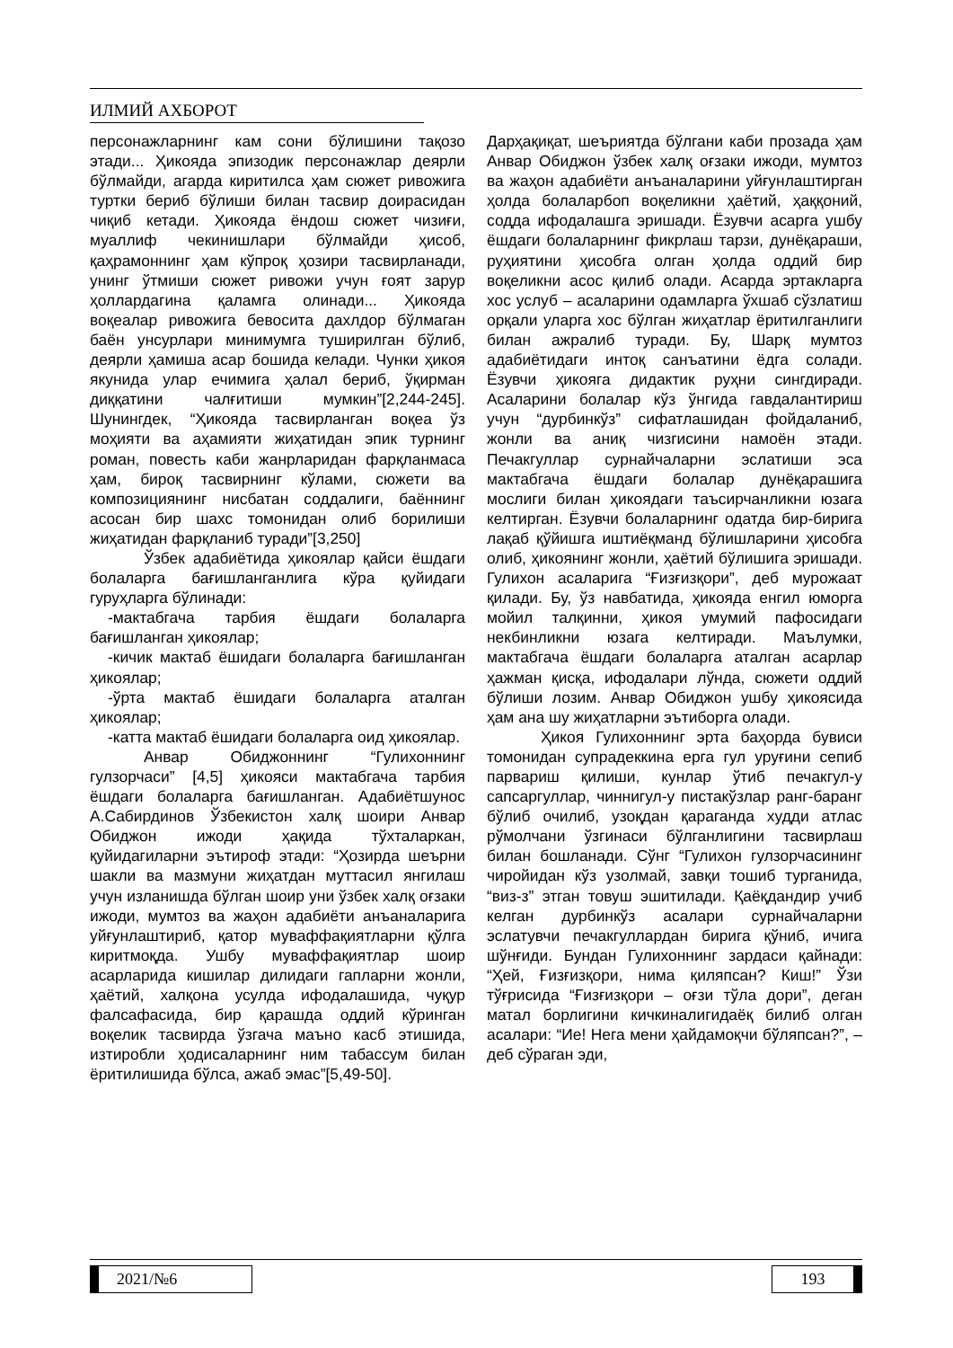ИЛМИЙ АХБОРОТ
персонажларнинг кам сони бўлишини тақозо этади... Ҳикояда эпизодик персонажлар деярли бўлмайди, агарда киритилса ҳам сюжет ривожига туртки бериб бўлиши билан тасвир доирасидан чиқиб кетади. Ҳикояда ёндош сюжет чизиғи, муаллиф чекинишлари бўлмайди ҳисоб, қаҳрамоннинг ҳам кўпроқ ҳозири тасвирланади, унинг ўтмиши сюжет ривожи учун ғоят зарур ҳоллардагина қаламга олинади... Ҳикояда воқеалар ривожига бевосита дахлдор бўлмаган баён унсурлари минимумга туширилган бўлиб, деярли ҳамиша асар бошида келади. Чунки ҳикоя якунида улар ечимига ҳалал бериб, ўқирман диққатини чалғитиши мумкин”[2,244-245]. Шунингдек, “Ҳикояда тасвирланган воқеа ўз моҳияти ва аҳамияти жиҳатидан эпик турнинг роман, повесть каби жанрларидан фарқланмаса ҳам, бироқ тасвирнинг кўлами, сюжети ва композициянинг нисбатан соддалиги, баённинг асосан бир шахс томонидан олиб борилиши жиҳатидан фарқланиб туради”[3,250]
Ўзбек адабиётида ҳикоялар қайси ёшдаги болаларга бағишланганлига кўра қуйидаги гуруҳларга бўлинади:
-мактабгача тарбия ёшдаги болаларга бағишланган ҳикоялар;
-кичик мактаб ёшидаги болаларга бағишланган ҳикоялар;
-ўрта мактаб ёшидаги болаларга аталган ҳикоялар;
-катта мактаб ёшидаги болаларга оид ҳикоялар.
Анвар Обиджоннинг “Гулихоннинг гулзорчаси” [4,5] ҳикояси мактабгача тарбия ёшдаги болаларга бағишланган. Адабиётшунос А.Сабирдинов Ўзбекистон халқ шоири Анвар Обиджон ижоди ҳақида тўхталаркан, қуйидагиларни эътироф этади: “Ҳозирда шеърни шакли ва мазмуни жиҳатдан муттасил янгилаш учун изланишда бўлган шоир уни ўзбек халқ оғзаки ижоди, мумтоз ва жаҳон адабиёти анъаналарига уйғунлаштириб, қатор муваффақиятларни қўлга киритмоқда. Ушбу муваффақиятлар шоир асарларида кишилар дилидаги гапларни жонли, ҳаётий, халқона усулда ифодалашида, чуқур фалсафасида, бир қарашда оддий кўринган воқелик тасвирда ўзгача маъно касб этишида, изтиробли ҳодисаларнинг ним табассум билан ёритилишида бўлса, ажаб эмас”[5,49-50].
Дарҳақиқат, шеъриятда бўлгани каби прозада ҳам Анвар Обиджон ўзбек халқ оғзаки ижоди, мумтоз ва жаҳон адабиёти анъаналарини уйғунлаштирган ҳолда болаларбоп воқеликни ҳаётий, ҳаққоний, содда ифодалашга эришади. Ёзувчи асарга ушбу ёшдаги болаларнинг фикрлаш тарзи, дунёқараши, руҳиятини ҳисобга олган ҳолда оддий бир воқеликни асос қилиб олади. Асарда эртакларга хос услуб – асаларини одамларга ўхшаб сўзлатиш орқали уларга хос бўлган жиҳатлар ёритилганлиги билан ажралиб туради. Бу, Шарқ мумтоз адабиётидаги интоқ санъатини ёдга солади. Ёзувчи ҳикояга дидактик руҳни сингдиради. Асаларини болалар кўз ўнгида гавдалантириш учун “дурбинкўз” сифатлашидан фойдаланиб, жонли ва аниқ чизгисини намоён этади. Печакгуллар сурнайчаларни эслатиши эса мактабгача ёшдаги болалар дунёқарашига мослиги билан ҳикоядаги таъсирчанликни юзага келтирган. Ёзувчи болаларнинг одатда бир-бирига лақаб қўйишга иштиёқманд бўлишларини ҳисобга олиб, ҳикоянинг жонли, ҳаётий бўлишига эришади. Гулихон асаларига “Ғизғизқори”, деб мурожаат қилади. Бу, ўз навбатида, ҳикояда енгил юморга мойил талқинни, ҳикоя умумий пафосидаги некбинликни юзага келтиради. Маълумки, мактабгача ёшдаги болаларга аталган асарлар ҳажман қисқа, ифодалари лўнда, сюжети оддий бўлиши лозим. Анвар Обиджон ушбу ҳикоясида ҳам ана шу жиҳатларни эътиборга олади.
Ҳикоя Гулихоннинг эрта баҳорда бувиси томонидан супрадеккина ерга гул уруғини сепиб парвариш қилиши, кунлар ўтиб печакгул-у сапсаргуллар, чиннигул-у пистакўзлар ранг-баранг бўлиб очилиб, узоқдан қараганда худди атлас рўмолчани ўзгинаси бўлганлигини тасвирлаш билан бошланади. Сўнг “Гулихон гулзорчасининг чиройидан кўз узолмай, завқи тошиб турганида, “виз-з” этган товуш эшитилади. Қаёқдандир учиб келган дурбинкўз асалари сурнайчаларни эслатувчи печакгуллардан бирига қўниб, ичига шўнғиди. Бундан Гулихоннинг зардаси қайнади: “Ҳей, Ғизғизқори, нима қиляпсан? Киш!” Ўзи тўғрисида “Ғизғизқори – оғзи тўла дори”, деган матал борлигини кичкиналигидаёқ билиб олган асалари: “Ие! Нега мени ҳайдамоқчи бўляпсан?”, – деб сўраган эди,
2021/№6 193